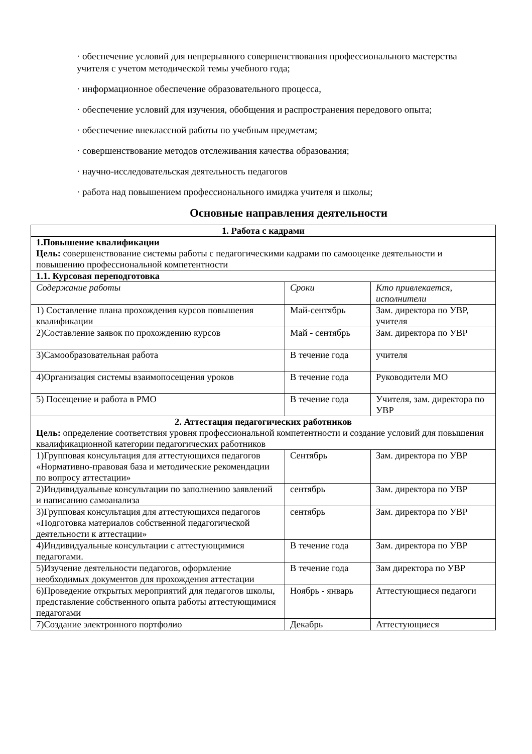· обеспечение условий для непрерывного совершенствования профессионального мастерства учителя с учетом методической темы учебного года;
· информационное обеспечение образовательного процесса,
· обеспечение условий для изучения, обобщения и распространения передового опыта;
· обеспечение внеклассной работы по учебным предметам;
· совершенствование методов отслеживания качества образования;
· научно-исследовательская деятельность педагогов
· работа над повышением профессионального имиджа учителя и школы;
Основные направления деятельности
| 1. Работа с кадрами | | |
| 1.Повышение квалификации Цель: совершенствование системы работы с педагогическими кадрами по самооценке деятельности и повышению профессиональной компетентности | | |
| 1.1. Курсовая переподготовка | | |
| Содержание работы | Сроки | Кто привлекается, исполнители |
| 1) Составление плана прохождения курсов повышения квалификации | Май-сентябрь | Зам. директора по УВР, учителя |
| 2)Составление заявок по прохождению курсов | Май - сентябрь | Зам. директора по УВР |
| 3)Самообразовательная работа | В течение года | учителя |
| 4)Организация системы взаимопосещения уроков | В течение года | Руководители МО |
| 5) Посещение и работа в РМО | В течение года | Учителя, зам. директора по УВР |
| 2. Аттестация педагогических работников Цель: определение соответствия уровня профессиональной компетентности и создание условий для повышения квалификационной категории педагогических работников | | |
| 1)Групповая консультация для аттестующихся педагогов «Нормативно-правовая база и методические рекомендации по вопросу аттестации» | Сентябрь | Зам. директора по УВР |
| 2)Индивидуальные консультации по заполнению заявлений и написанию самоанализа | сентябрь | Зам. директора по УВР |
| 3)Групповая консультация для аттестующихся педагогов «Подготовка материалов собственной педагогической деятельности к аттестации» | сентябрь | Зам. директора по УВР |
| 4)Индивидуальные консультации с аттестующимися педагогами. | В течение года | Зам. директора по УВР |
| 5)Изучение деятельности педагогов, оформление необходимых документов для прохождения аттестации | В течение года | Зам директора по УВР |
| 6)Проведение открытых мероприятий для педагогов школы, представление собственного опыта работы аттестующимися педагогами | Ноябрь - январь | Аттестующиеся педагоги |
| 7)Создание электронного портфолио | Декабрь | Аттестующиеся |